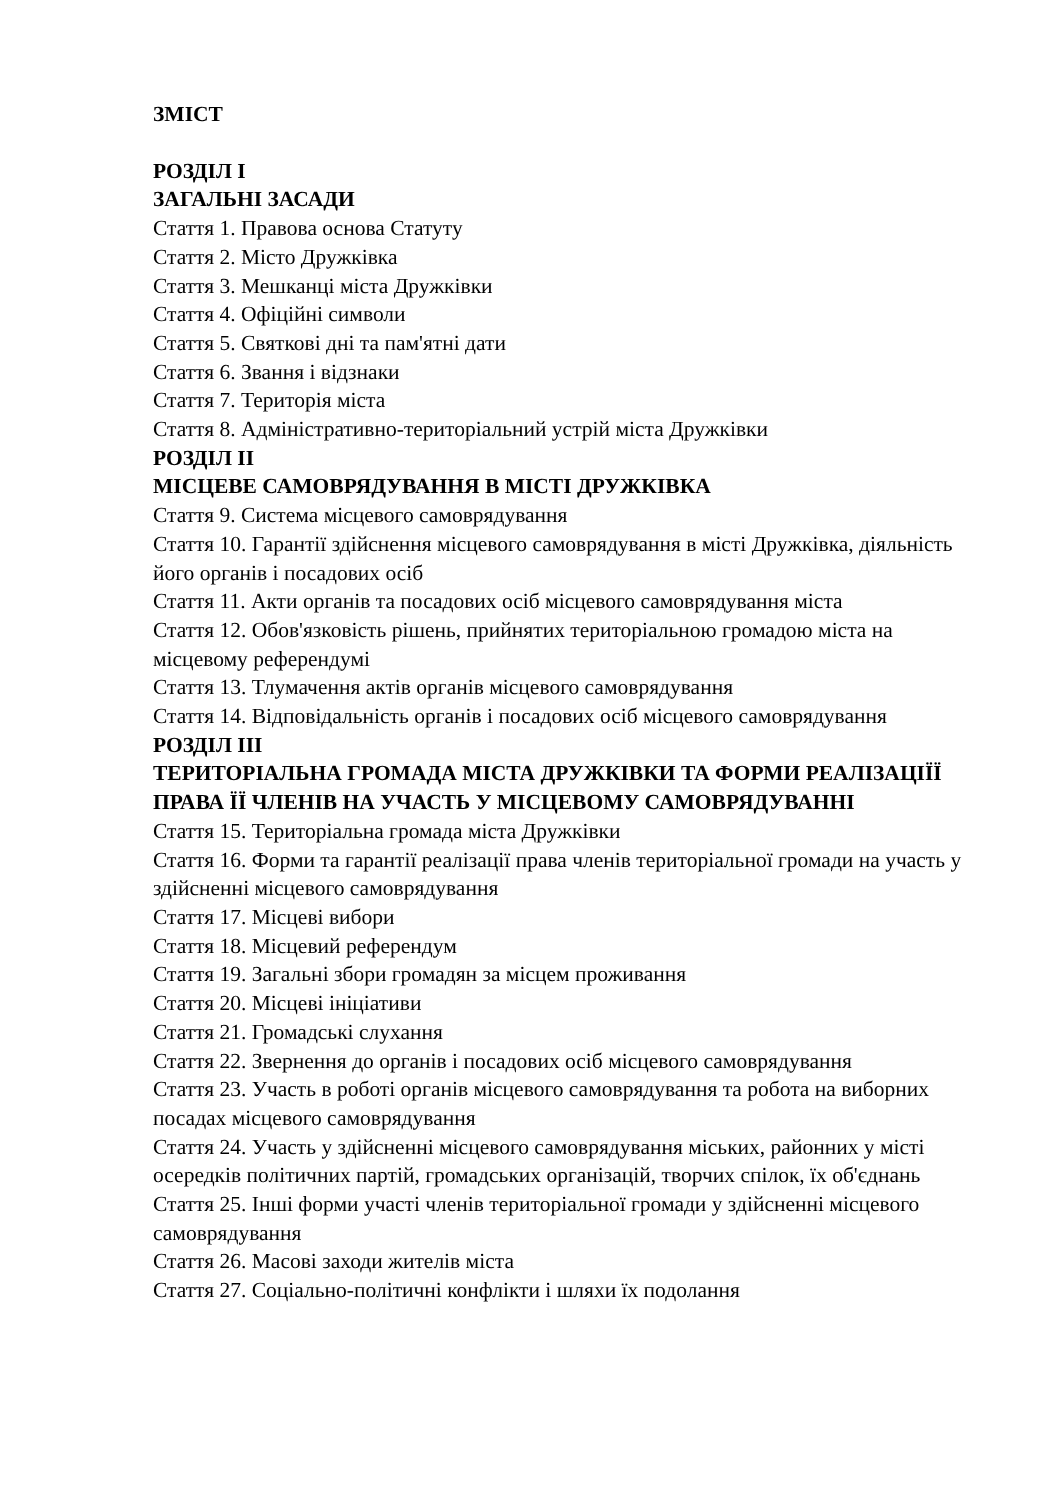ЗМІСТ
РОЗДІЛ І
ЗАГАЛЬНІ ЗАСАДИ
Стаття 1. Правова основа Статуту
Стаття 2. Місто Дружківка
Стаття 3. Мешканці міста Дружківки
Стаття 4. Офіційні символи
Стаття 5. Святкові дні та пам'ятні дати
Стаття 6. Звання і відзнаки
Стаття 7. Територія міста
Стаття 8. Адміністративно-територіальний устрій міста Дружківки
РОЗДІЛ ІІ
МІСЦЕВЕ САМОВРЯДУВАННЯ В МІСТІ ДРУЖКІВКА
Стаття 9. Система місцевого самоврядування
Стаття 10. Гарантії здійснення місцевого самоврядування в місті Дружківка, діяльність його органів і посадових осіб
Стаття 11. Акти органів та посадових осіб місцевого самоврядування міста
Стаття 12. Обов'язковість рішень, прийнятих територіальною громадою міста на місцевому референдумі
Стаття 13. Тлумачення актів органів місцевого самоврядування
Стаття 14. Відповідальність органів і посадових осіб місцевого самоврядування
РОЗДІЛ ІІІ
ТЕРИТОРІАЛЬНА ГРОМАДА МІСТА ДРУЖКІВКИ ТА ФОРМИ РЕАЛІЗАЦІЇЇ ПРАВА ЇЇ ЧЛЕНІВ НА УЧАСТЬ У МІСЦЕВОМУ САМОВРЯДУВАННІ
Стаття 15. Територіальна громада міста Дружківки
Стаття 16. Форми та гарантії реалізації права членів територіальної громади на участь у здійсненні місцевого самоврядування
Стаття 17. Місцеві вибори
Стаття 18. Місцевий референдум
Стаття 19. Загальні збори громадян за місцем проживання
Стаття 20. Місцеві ініціативи
Стаття 21. Громадські слухання
Стаття 22. Звернення до органів і посадових осіб місцевого самоврядування
Стаття 23. Участь в роботі органів місцевого самоврядування та робота на виборних посадах місцевого самоврядування
Стаття 24. Участь у здійсненні місцевого самоврядування міських, районних у місті осередків політичних партій, громадських організацій, творчих спілок, їх об'єднань
Стаття 25. Інші форми участі членів територіальної громади у здійсненні місцевого самоврядування
Стаття 26. Масові заходи жителів міста
Стаття 27. Соціально-політичні конфлікти і шляхи їх подолання